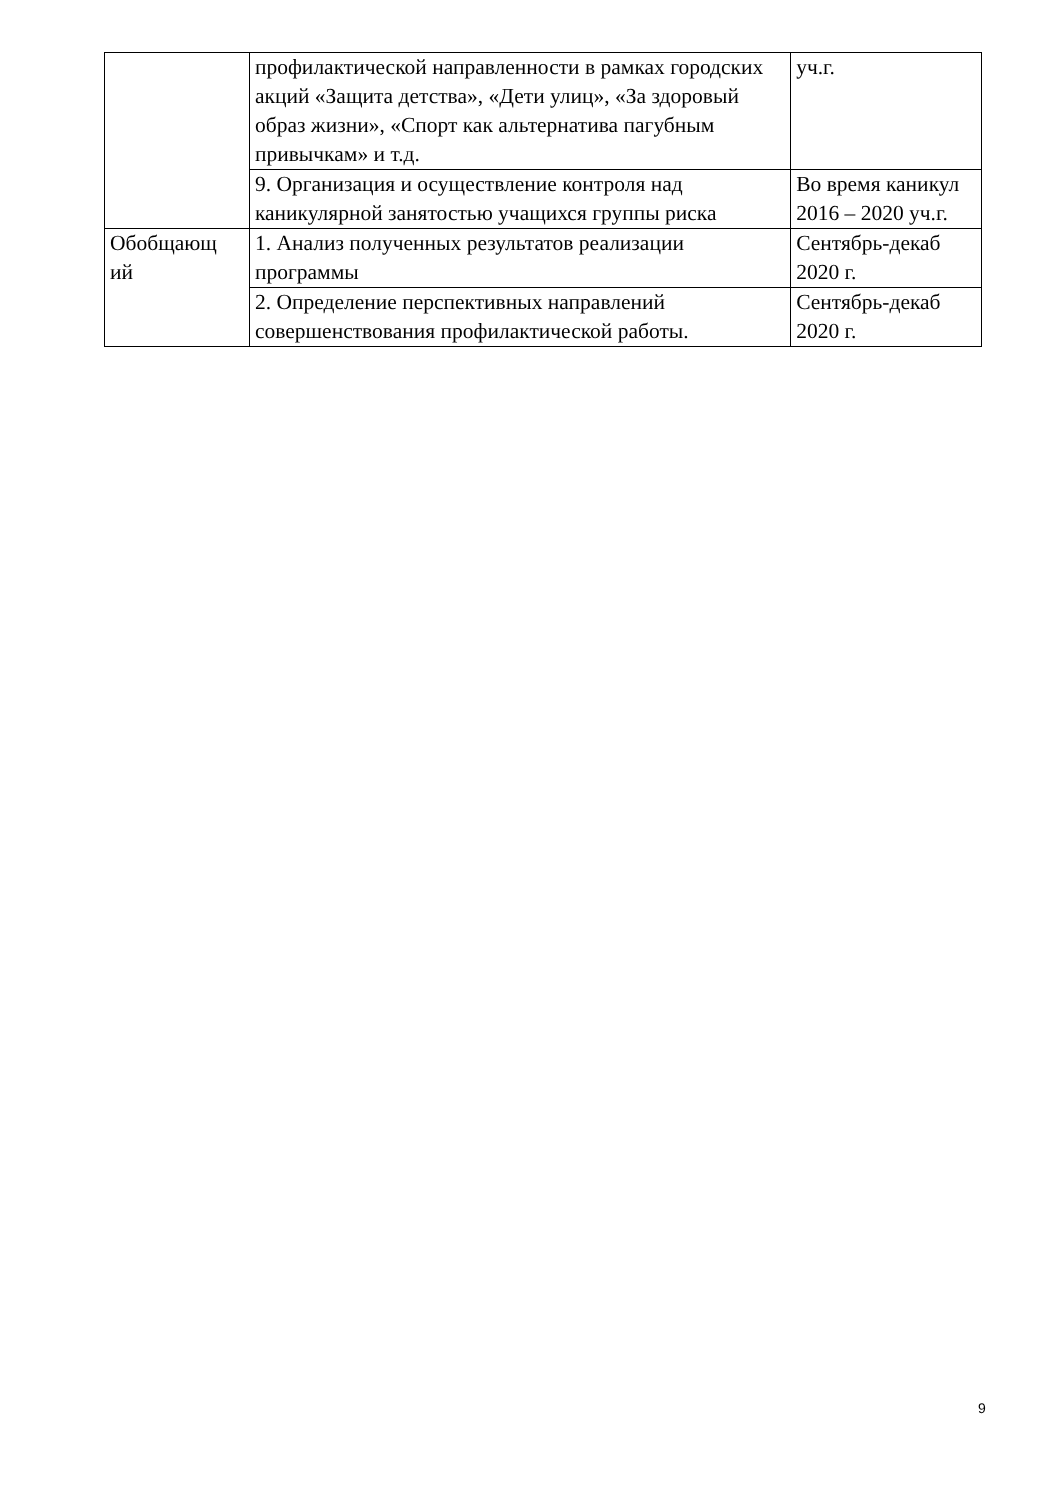| | профилактической направленности в рамках городских акций «Защита детства», «Дети улиц», «За здоровый образ жизни», «Спорт как альтернатива пагубным привычкам» и т.д. | уч.г. |
| | 9. Организация и осуществление контроля над каникулярной занятостью учащихся группы риска | Во время каникул 2016 – 2020 уч.г. |
| Обобщающ ий | 1. Анализ полученных результатов реализации программы | Сентябрь-декаб 2020 г. |
| | 2. Определение перспективных направлений совершенствования профилактической работы. | Сентябрь-декаб 2020 г. |
9